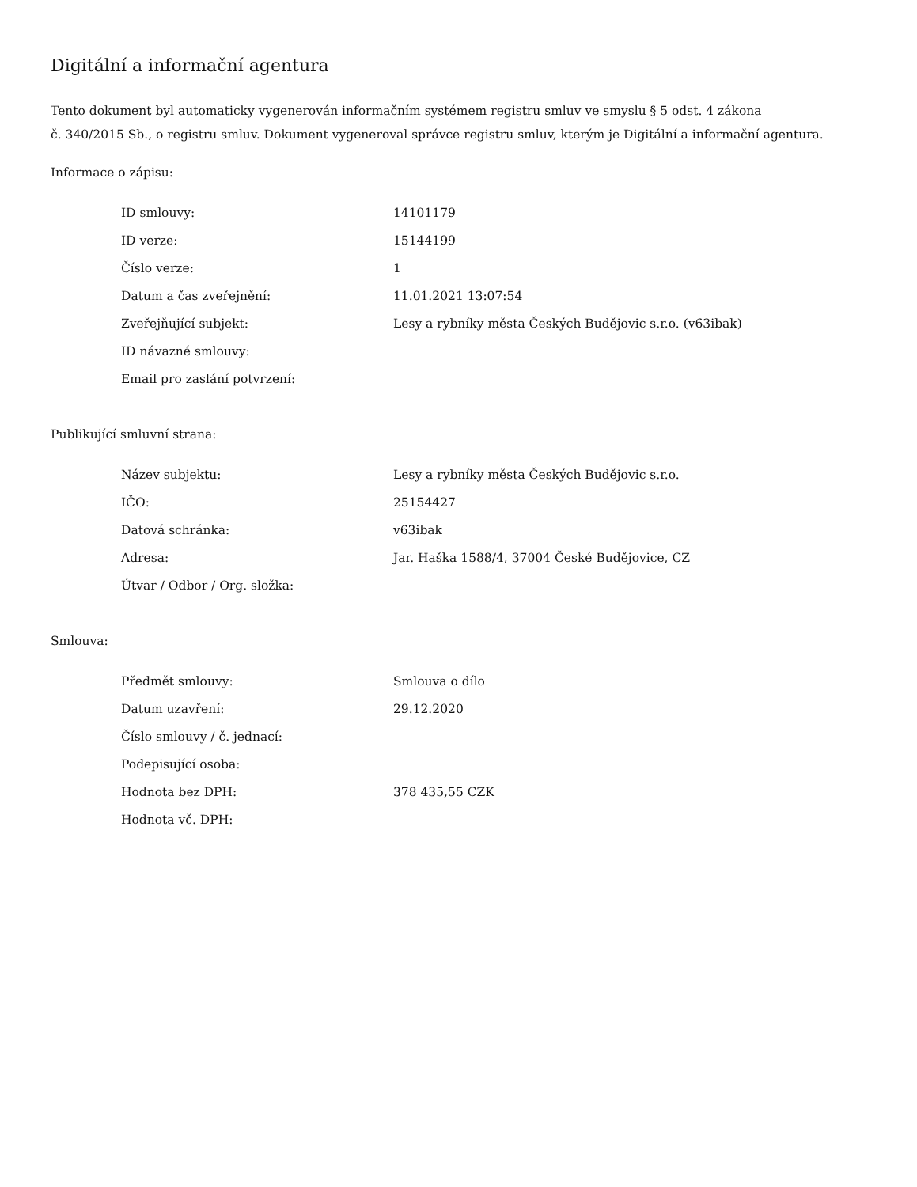Digitální a informační agentura
Tento dokument byl automaticky vygenerován informačním systémem registru smluv ve smyslu § 5 odst. 4 zákona
č. 340/2015 Sb., o registru smluv. Dokument vygeneroval správce registru smluv, kterým je Digitální a informační agentura.
Informace o zápisu:
| ID smlouvy: | 14101179 |
| ID verze: | 15144199 |
| Číslo verze: | 1 |
| Datum a čas zveřejnění: | 11.01.2021 13:07:54 |
| Zveřejňující subjekt: | Lesy a rybníky města Českých Budějovic s.r.o. (v63ibak) |
| ID návazné smlouvy: | |
| Email pro zaslání potvrzení: | |
Publikující smluvní strana:
| Název subjektu: | Lesy a rybníky města Českých Budějovic s.r.o. |
| IČO: | 25154427 |
| Datová schránka: | v63ibak |
| Adresa: | Jar. Haška 1588/4, 37004 České Budějovice, CZ |
| Útvar / Odbor / Org. složka: | |
Smlouva:
| Předmět smlouvy: | Smlouva o dílo |
| Datum uzavření: | 29.12.2020 |
| Číslo smlouvy / č. jednací: | |
| Podepisující osoba: | |
| Hodnota bez DPH: | 378 435,55 CZK |
| Hodnota vč. DPH: | |